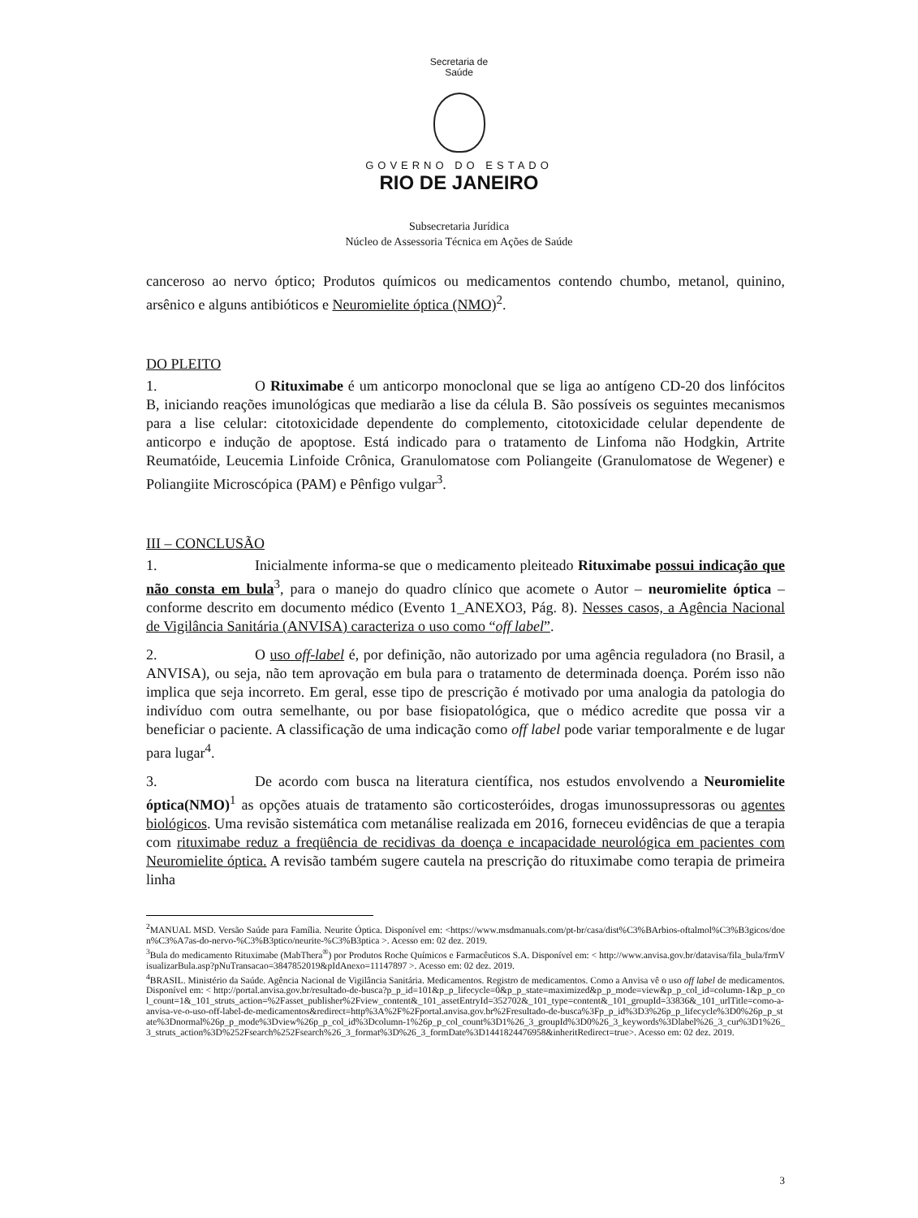Secretaria de
Saúde
GOVERNO DO ESTADO
RIO DE JANEIRO
Subsecretaria Jurídica
Núcleo de Assessoria Técnica em Ações de Saúde
canceroso ao nervo óptico; Produtos químicos ou medicamentos contendo chumbo, metanol, quinino, arsênico e alguns antibióticos e Neuromielite óptica (NMO)<sup>2</sup>.
DO PLEITO
1. O Rituximabe é um anticorpo monoclonal que se liga ao antígeno CD-20 dos linfócitos B, iniciando reações imunológicas que mediarão a lise da célula B. São possíveis os seguintes mecanismos para a lise celular: citotoxicidade dependente do complemento, citotoxicidade celular dependente de anticorpo e indução de apoptose. Está indicado para o tratamento de Linfoma não Hodgkin, Artrite Reumatóide, Leucemia Linfoide Crônica, Granulomatose com Poliangeite (Granulomatose de Wegener) e Poliangiite Microscópica (PAM) e Pênfigo vulgar<sup>3</sup>.
III – CONCLUSÃO
1. Inicialmente informa-se que o medicamento pleiteado Rituximabe possui indicação que não consta em bula<sup>3</sup>, para o manejo do quadro clínico que acomete o Autor – neuromielite óptica – conforme descrito em documento médico (Evento 1_ANEXO3, Pág. 8). Nesses casos, a Agência Nacional de Vigilância Sanitária (ANVISA) caracteriza o uso como “off label”.
2. O uso off-label é, por definição, não autorizado por uma agência reguladora (no Brasil, a ANVISA), ou seja, não tem aprovação em bula para o tratamento de determinada doença. Porém isso não implica que seja incorreto. Em geral, esse tipo de prescrição é motivado por uma analogia da patologia do indivíduo com outra semelhante, ou por base fisiopatológica, que o médico acredite que possa vir a beneficiar o paciente. A classificação de uma indicação como off label pode variar temporalmente e de lugar para lugar<sup>4</sup>.
3. De acordo com busca na literatura científica, nos estudos envolvendo a Neuromielite óptica(NMO)<sup>1</sup> as opções atuais de tratamento são corticosteróides, drogas imunossupressoras ou agentes biológicos. Uma revisão sistemática com metanálise realizada em 2016, forneceu evidências de que a terapia com rituximabe reduz a freqüência de recidivas da doença e incapacidade neurológica em pacientes com Neuromielite óptica. A revisão também sugere cautela na prescrição do rituximabe como terapia de primeira linha
<sup>2</sup> MANUAL MSD. Versão Saúde para Família. Neurite Óptica. Disponível em: <https://www.msdmanuals.com/pt-br/casa/dist%C3%BArbios-oftalmol%C3%B3gicos/doen%C3%A7as-do-nervo-%C3%B3ptico/neurite-%C3%B3ptica >. Acesso em: 02 dez. 2019.
<sup>3</sup> Bula do medicamento Rituximabe (MabThera<sup>®</sup>) por Produtos Roche Químicos e Farmacêuticos S.A. Disponível em: < http://www.anvisa.gov.br/datavisa/fila_bula/frmVisualizarBula.asp?pNuTransacao=3847852019&pIdAnexo=11147897 >. Acesso em: 02 dez. 2019.
<sup>4</sup> BRASIL. Ministério da Saúde. Agência Nacional de Vigilância Sanitária. Medicamentos. Registro de medicamentos. Como a Anvisa vê o uso off label de medicamentos. Disponível em: < http://portal.anvisa.gov.br/resultado-de-busca?p_p_id=101&p_p_lifecycle=0&p_p_state=maximized&p_p_mode=view&p_p_col_id=column-1&p_p_col_count=1&_101_struts_action=%2Fasset_publisher%2Fview_content&_101_assetEntryId=352702&_101_type=content&_101_groupId=33836&_101_urlTitle=como-a-anvisa-ve-o-uso-off-label-de-medicamentos&redirect=http%3A%2F%2Fportal.anvisa.gov.br%2Fresultado-de-busca%3Fp_p_id%3D3%26p_p_lifecycle%3D0%26p_p_state%3Dnormal%26p_p_mode%3Dview%26p_p_col_id%3Dcolumn-1%26p_p_col_count%3D1%26_3_groupId%3D0%26_3_keywords%3Dlabel%26_3_cur%3D1%26_3_struts_action%3D%252Fsearch%252Fsearch%26_3_format%3D%26_3_formDate%3D1441824476958&inheritRedirect=true>. Acesso em: 02 dez. 2019.
3